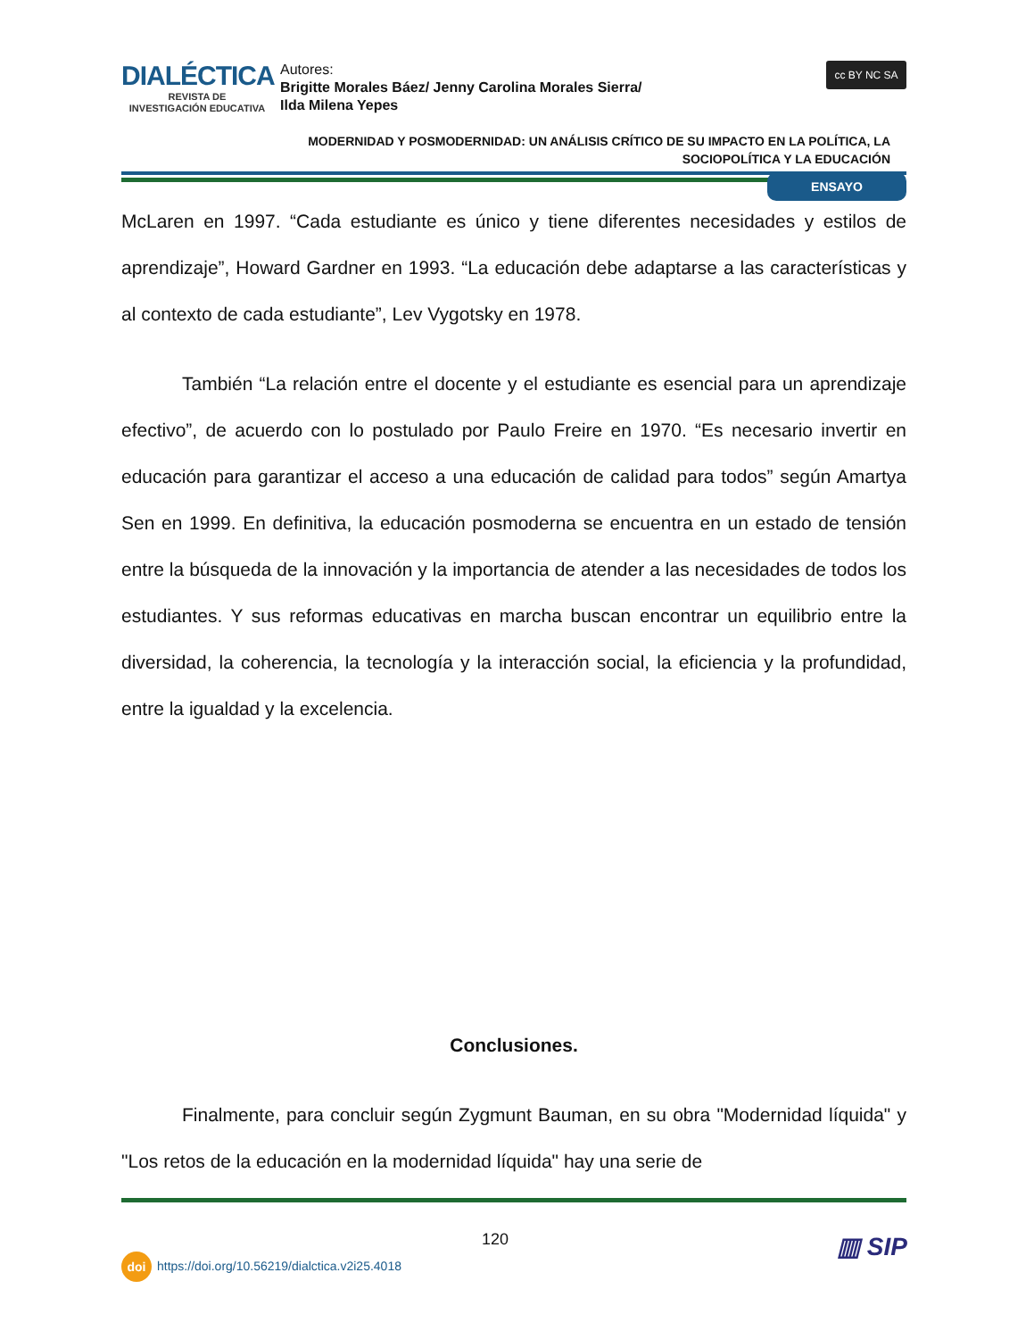DIALÉCTICA
REVISTA DE
INVESTIGACIÓN EDUCATIVA
Autores:
Brigitte Morales Báez/ Jenny Carolina Morales Sierra/
Ilda Milena Yepes
cc BY NC SA
MODERNIDAD Y POSMODERNIDAD: UN ANÁLISIS CRÍTICO DE SU IMPACTO EN LA POLÍTICA, LA SOCIOPOLÍTICA Y LA EDUCACIÓN
ENSAYO
McLaren en 1997. “Cada estudiante es único y tiene diferentes necesidades y estilos de aprendizaje”, Howard Gardner en 1993. “La educación debe adaptarse a las características y al contexto de cada estudiante”, Lev Vygotsky en 1978.
También “La relación entre el docente y el estudiante es esencial para un aprendizaje efectivo”, de acuerdo con lo postulado por Paulo Freire en 1970. “Es necesario invertir en educación para garantizar el acceso a una educación de calidad para todos” según Amartya Sen en 1999. En definitiva, la educación posmoderna se encuentra en un estado de tensión entre la búsqueda de la innovación y la importancia de atender a las necesidades de todos los estudiantes. Y sus reformas educativas en marcha buscan encontrar un equilibrio entre la diversidad, la coherencia, la tecnología y la interacción social, la eficiencia y la profundidad, entre la igualdad y la excelencia.
Conclusiones.
Finalmente, para concluir según Zygmunt Bauman, en su obra "Modernidad líquida" y "Los retos de la educación en la modernidad líquida" hay una serie de
120
doi https://doi.org/10.56219/dialctica.v2i25.4018
▥ SIP